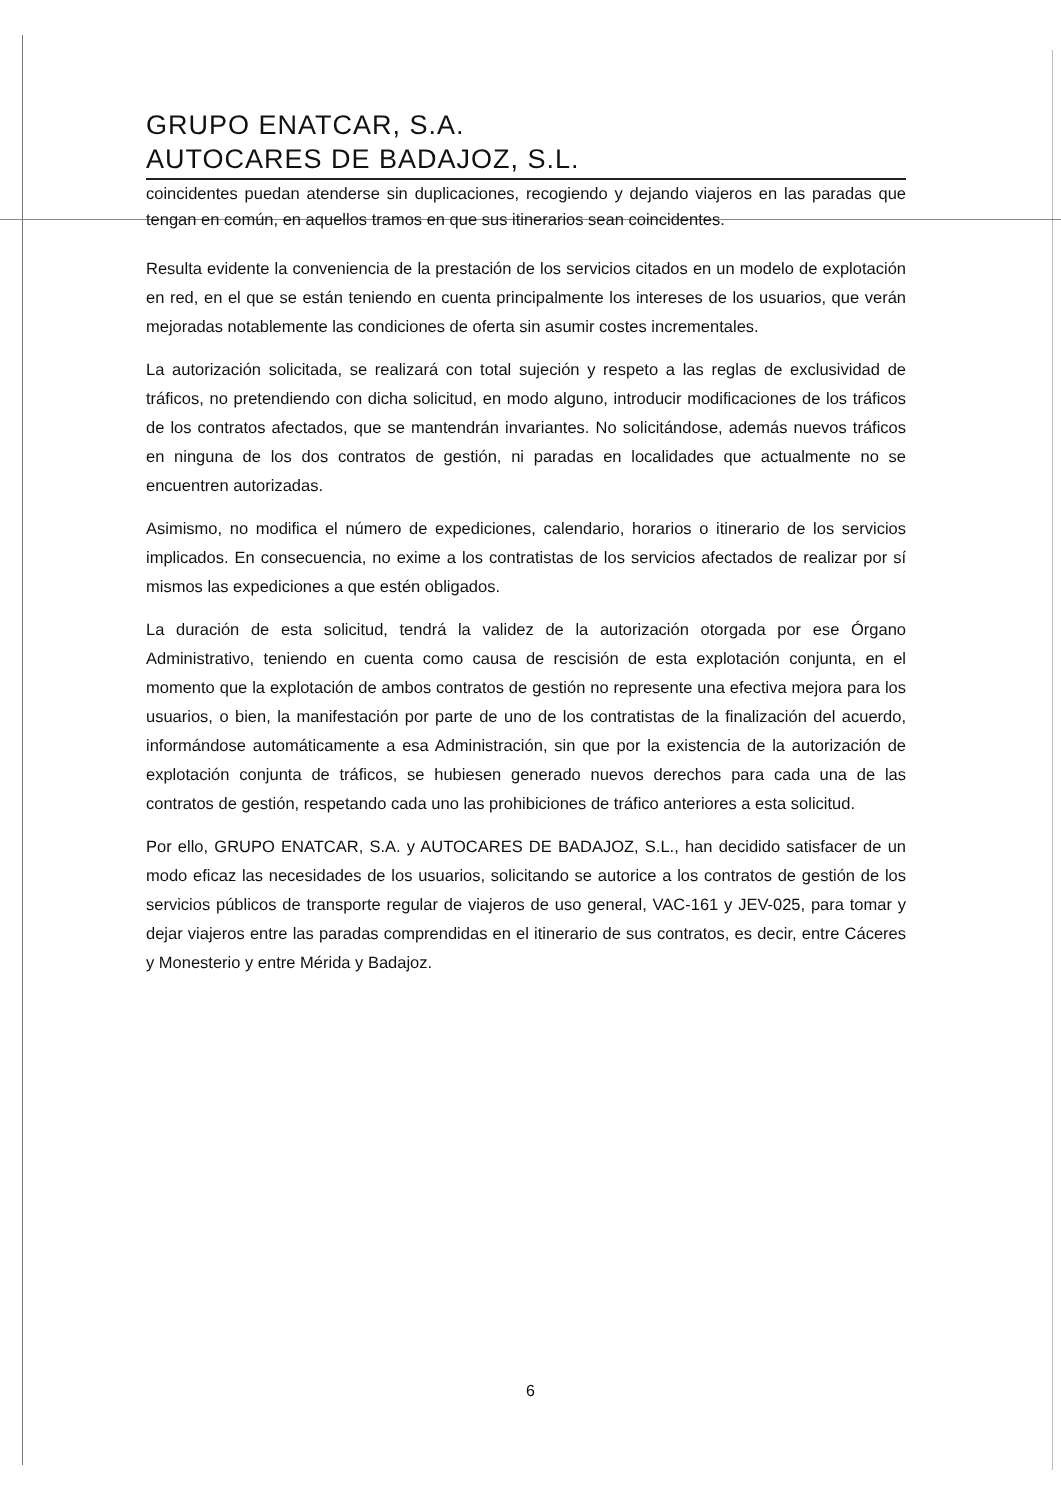GRUPO ENATCAR, S.A.
AUTOCARES DE BADAJOZ, S.L.
coincidentes puedan atenderse sin duplicaciones, recogiendo y dejando viajeros en las paradas que tengan en común, en aquellos tramos en que sus itinerarios sean coincidentes.
Resulta evidente la conveniencia de la prestación de los servicios citados en un modelo de explotación en red, en el que se están teniendo en cuenta principalmente los intereses de los usuarios, que verán mejoradas notablemente las condiciones de oferta sin asumir costes incrementales.
La autorización solicitada, se realizará con total sujeción y respeto a las reglas de exclusividad de tráficos, no pretendiendo con dicha solicitud, en modo alguno, introducir modificaciones de los tráficos de los contratos afectados, que se mantendrán invariantes. No solicitándose, además nuevos tráficos en ninguna de los dos contratos de gestión, ni paradas en localidades que actualmente no se encuentren autorizadas.
Asimismo, no modifica el número de expediciones, calendario, horarios o itinerario de los servicios implicados. En consecuencia, no exime a los contratistas de los servicios afectados de realizar por sí mismos las expediciones a que estén obligados.
La duración de esta solicitud, tendrá la validez de la autorización otorgada por ese Órgano Administrativo, teniendo en cuenta como causa de rescisión de esta explotación conjunta, en el momento que la explotación de ambos contratos de gestión no represente una efectiva mejora para los usuarios, o bien, la manifestación por parte de uno de los contratistas de la finalización del acuerdo, informándose automáticamente a esa Administración, sin que por la existencia de la autorización de explotación conjunta de tráficos, se hubiesen generado nuevos derechos para cada una de las contratos de gestión, respetando cada uno las prohibiciones de tráfico anteriores a esta solicitud.
Por ello, GRUPO ENATCAR, S.A. y AUTOCARES DE BADAJOZ, S.L., han decidido satisfacer de un modo eficaz las necesidades de los usuarios, solicitando se autorice a los contratos de gestión de los servicios públicos de transporte regular de viajeros de uso general, VAC-161 y JEV-025, para tomar y dejar viajeros entre las paradas comprendidas en el itinerario de sus contratos, es decir, entre Cáceres y Monesterio y entre Mérida y Badajoz.
6